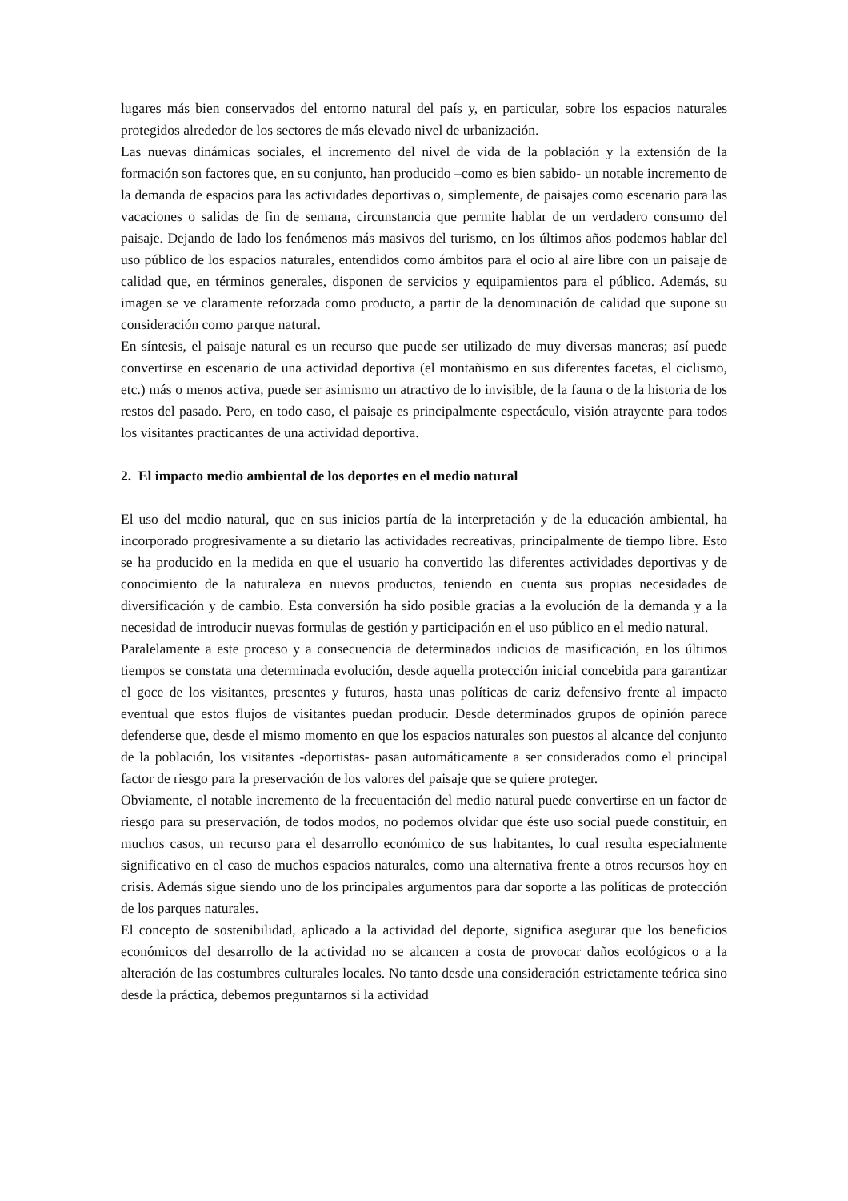lugares más bien conservados del entorno natural del país y, en particular, sobre los espacios naturales protegidos alrededor de los sectores de más elevado nivel de urbanización.
Las nuevas dinámicas sociales, el incremento del nivel de vida de la población y la extensión de la formación son factores que, en su conjunto, han producido –como es bien sabido- un notable incremento de la demanda de espacios para las actividades deportivas o, simplemente, de paisajes como escenario para las vacaciones o salidas de fin de semana, circunstancia que permite hablar de un verdadero consumo del paisaje. Dejando de lado los fenómenos más masivos del turismo, en los últimos años podemos hablar del uso público de los espacios naturales, entendidos como ámbitos para el ocio al aire libre con un paisaje de calidad que, en términos generales, disponen de servicios y equipamientos para el público. Además, su imagen se ve claramente reforzada como producto, a partir de la denominación de calidad que supone su consideración como parque natural.
En síntesis, el paisaje natural es un recurso que puede ser utilizado de muy diversas maneras; así puede convertirse en escenario de una actividad deportiva (el montañismo en sus diferentes facetas, el ciclismo, etc.) más o menos activa, puede ser asimismo un atractivo de lo invisible, de la fauna o de la historia de los restos del pasado. Pero, en todo caso, el paisaje es principalmente espectáculo, visión atrayente para todos los visitantes practicantes de una actividad deportiva.
2. El impacto medio ambiental de los deportes en el medio natural
El uso del medio natural, que en sus inicios partía de la interpretación y de la educación ambiental, ha incorporado progresivamente a su dietario las actividades recreativas, principalmente de tiempo libre. Esto se ha producido en la medida en que el usuario ha convertido las diferentes actividades deportivas y de conocimiento de la naturaleza en nuevos productos, teniendo en cuenta sus propias necesidades de diversificación y de cambio. Esta conversión ha sido posible gracias a la evolución de la demanda y a la necesidad de introducir nuevas formulas de gestión y participación en el uso público en el medio natural.
Paralelamente a este proceso y a consecuencia de determinados indicios de masificación, en los últimos tiempos se constata una determinada evolución, desde aquella protección inicial concebida para garantizar el goce de los visitantes, presentes y futuros, hasta unas políticas de cariz defensivo frente al impacto eventual que estos flujos de visitantes puedan producir. Desde determinados grupos de opinión parece defenderse que, desde el mismo momento en que los espacios naturales son puestos al alcance del conjunto de la población, los visitantes -deportistas- pasan automáticamente a ser considerados como el principal factor de riesgo para la preservación de los valores del paisaje que se quiere proteger.
Obviamente, el notable incremento de la frecuentación del medio natural puede convertirse en un factor de riesgo para su preservación, de todos modos, no podemos olvidar que éste uso social puede constituir, en muchos casos, un recurso para el desarrollo económico de sus habitantes, lo cual resulta especialmente significativo en el caso de muchos espacios naturales, como una alternativa frente a otros recursos hoy en crisis. Además sigue siendo uno de los principales argumentos para dar soporte a las políticas de protección de los parques naturales.
El concepto de sostenibilidad, aplicado a la actividad del deporte, significa asegurar que los beneficios económicos del desarrollo de la actividad no se alcancen a costa de provocar daños ecológicos o a la alteración de las costumbres culturales locales. No tanto desde una consideración estrictamente teórica sino desde la práctica, debemos preguntarnos si la actividad